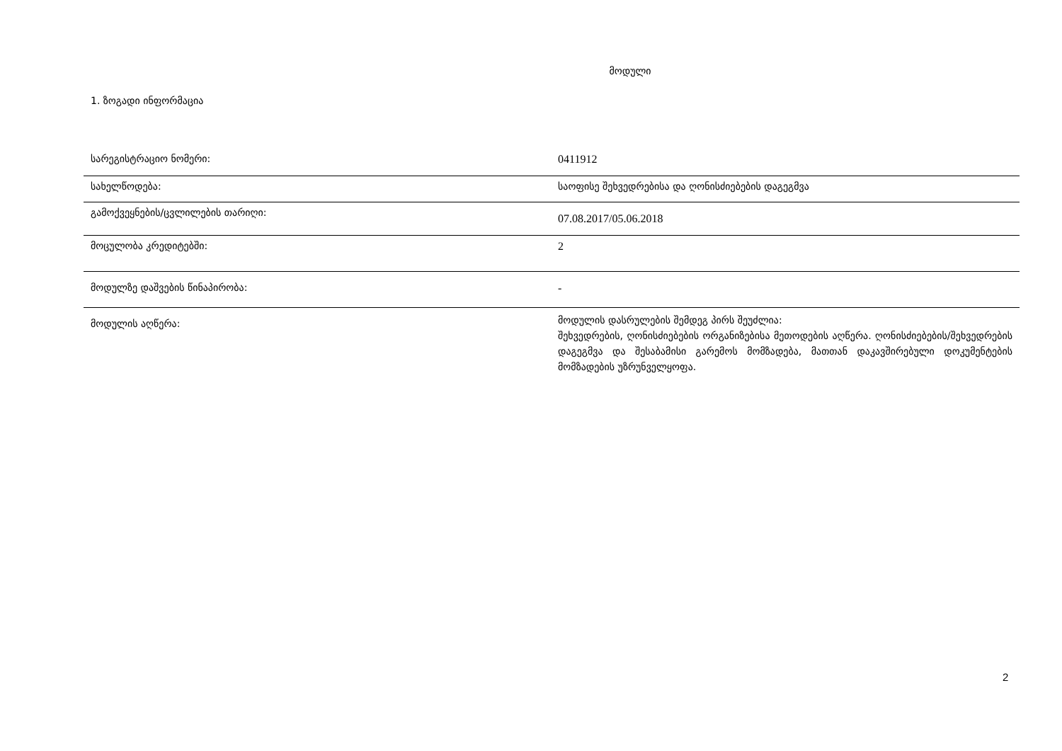მოდული
1. ზოგადი ინფორმაცია
| სარეგისტრაციო ნომერი: | 0411912 |
| სახელწოდება: | საოფისე შეხვედრებისა და ღონისძიებების დაგეგმვა |
| გამოქვეყნების/ცვლილების თარიღი: | 07.08.2017/05.06.2018 |
| მოცულობა კრედიტებში: | 2 |
| მოდულზე დაშვების წინაპირობა: | - |
| მოდულის აღწერა: | მოდულის დასრულების შემდეგ პირს შეუძლია: შეხვედრების, ღონისძიებების ორგანიზებისა მეთოდების აღწერა. ღონისძიებების/შეხვედრების დაგეგმვა და შესაბამისი გარემოს მომზადება, მათთან დაკავშირებული დოკუმენტების მომზადების უზრუნველყოფა. |
2